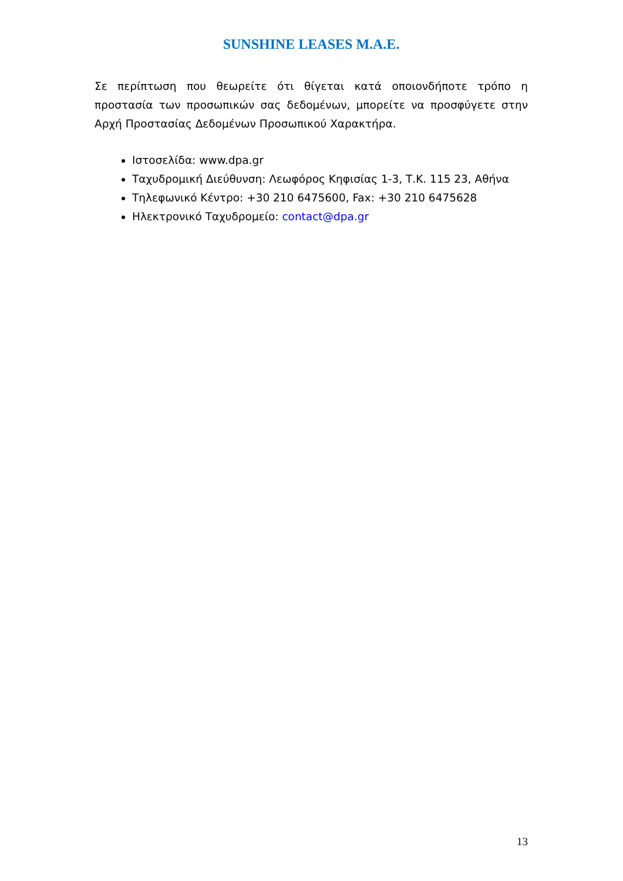SUNSHINE LEASES M.A.E.
Σε περίπτωση που θεωρείτε ότι θίγεται κατά οποιονδήποτε τρόπο η προστασία των προσωπικών σας δεδομένων, μπορείτε να προσφύγετε στην Αρχή Προστασίας Δεδομένων Προσωπικού Χαρακτήρα.
Ιστοσελίδα: www.dpa.gr
Ταχυδρομική Διεύθυνση: Λεωφόρος Κηφισίας 1-3, Τ.Κ. 115 23, Αθήνα
Τηλεφωνικό Κέντρο: +30 210 6475600, Fax: +30 210 6475628
Ηλεκτρονικό Ταχυδρομείο: contact@dpa.gr
13